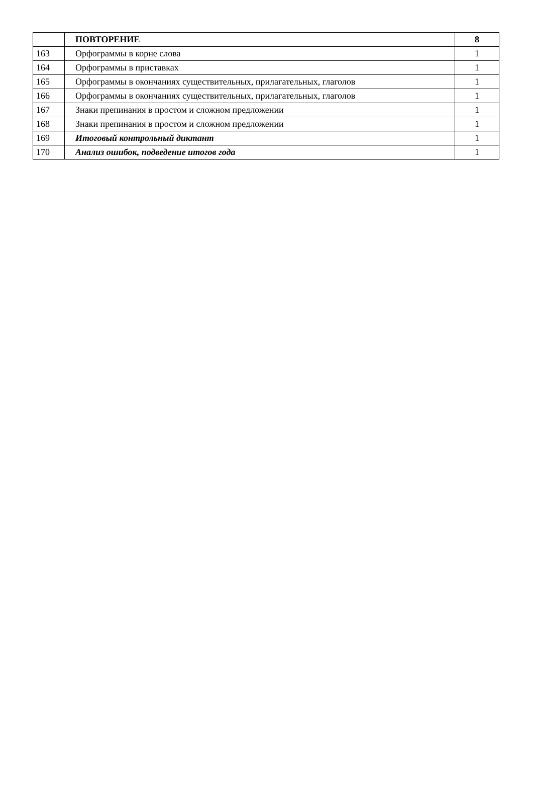| | ПОВТОРЕНИЕ | 8 |
| 163 | Орфограммы в корне слова | 1 |
| 164 | Орфограммы в приставках | 1 |
| 165 | Орфограммы в окончаниях существительных, прилагательных, глаголов | 1 |
| 166 | Орфограммы в окончаниях существительных, прилагательных, глаголов | 1 |
| 167 | Знаки препинания в простом и сложном предложении | 1 |
| 168 | Знаки препинания в простом и сложном предложении | 1 |
| 169 | Итоговый контрольный диктант | 1 |
| 170 | Анализ ошибок, подведение итогов года | 1 |